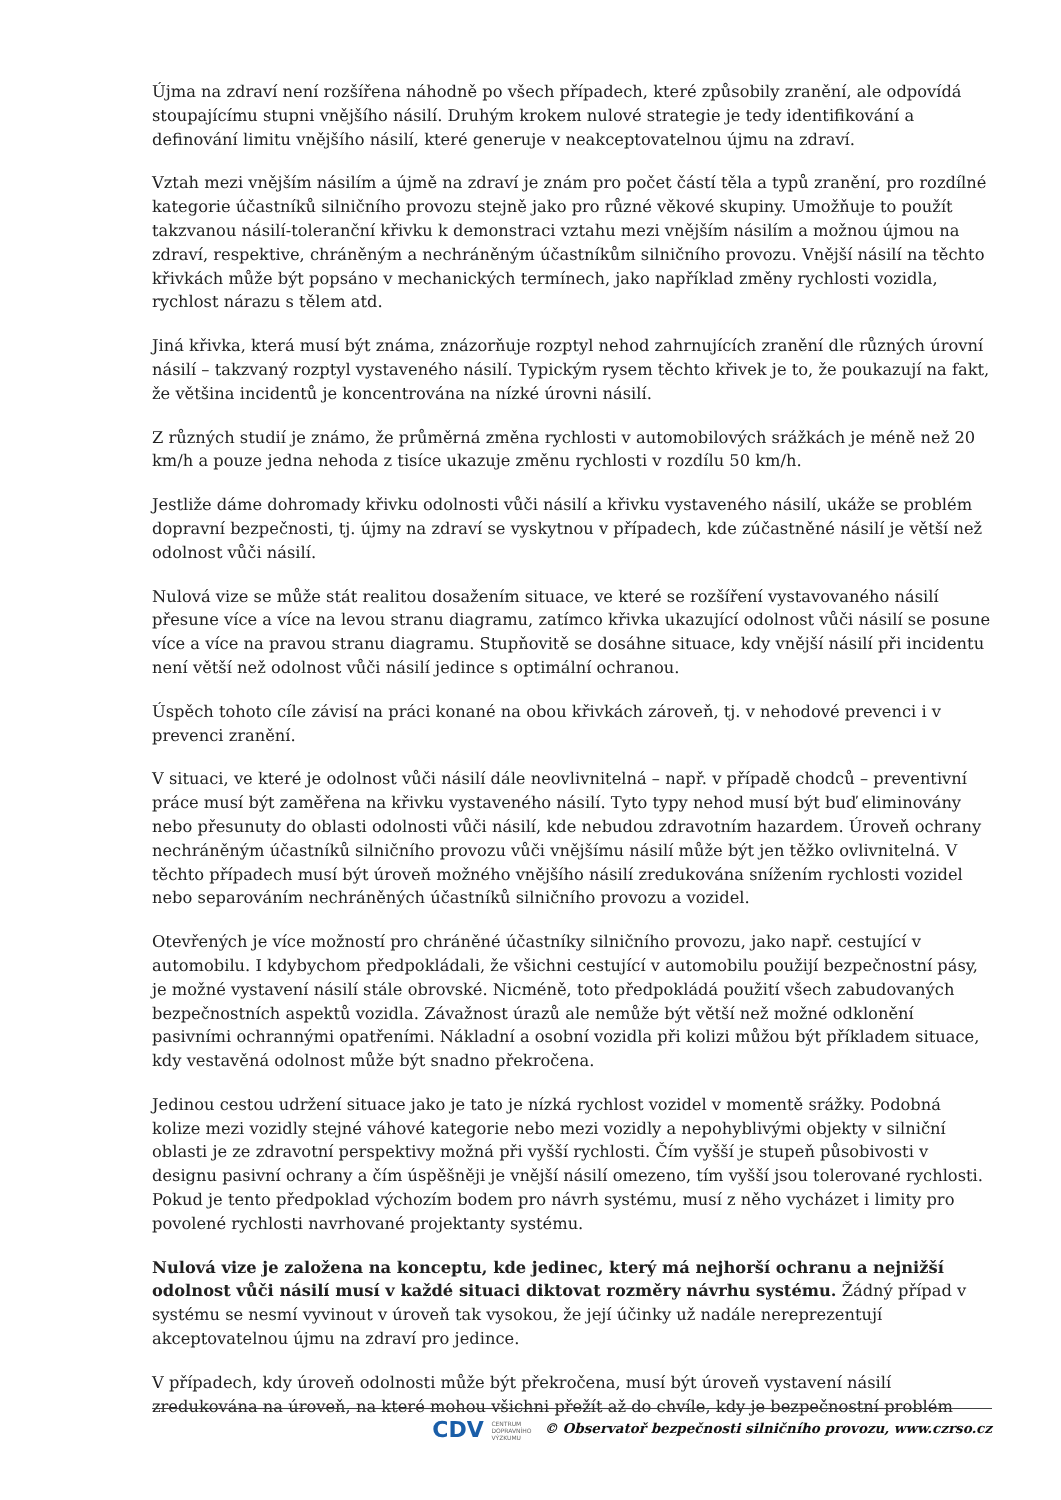Újma na zdraví není rozšířena náhodně po všech případech, které způsobily zranění, ale odpovídá stoupajícímu stupni vnějšího násilí. Druhým krokem nulové strategie je tedy identifikování a definování limitu vnějšího násilí, které generuje v neakceptovatelnou újmu na zdraví.
Vztah mezi vnějším násilím a újmě na zdraví je znám pro počet částí těla a typů zranění, pro rozdílné kategorie účastníků silničního provozu stejně jako pro různé věkové skupiny. Umožňuje to použít takzvanou násilí-toleranční křivku k demonstraci vztahu mezi vnějším násilím a možnou újmou na zdraví, respektive, chráněným a nechráněným účastníkům silničního provozu. Vnější násilí na těchto křivkách může být popsáno v mechanických termínech, jako například změny rychlosti vozidla, rychlost nárazu s tělem atd.
Jiná křivka, která musí být známa, znázorňuje rozptyl nehod zahrnujících zranění dle různých úrovní násilí – takzvaný rozptyl vystaveného násilí. Typickým rysem těchto křivek je to, že poukazují na fakt, že většina incidentů je koncentrována na nízké úrovni násilí.
Z různých studií je známo, že průměrná změna rychlosti v automobilových srážkách je méně než 20 km/h a pouze jedna nehoda z tisíce ukazuje změnu rychlosti v rozdílu 50 km/h.
Jestliže dáme dohromady křivku odolnosti vůči násilí a křivku vystaveného násilí, ukáže se problém dopravní bezpečnosti, tj. újmy na zdraví se vyskytnou v případech, kde zúčastněné násilí je větší než odolnost vůči násilí.
Nulová vize se může stát realitou dosažením situace, ve které se rozšíření vystavovaného násilí přesune více a více na levou stranu diagramu, zatímco křivka ukazující odolnost vůči násilí se posune více a více na pravou stranu diagramu. Stupňovitě se dosáhne situace, kdy vnější násilí při incidentu není větší než odolnost vůči násilí jedince s optimální ochranou.
Úspěch tohoto cíle závisí na práci konané na obou křivkách zároveň, tj. v nehodové prevenci i v prevenci zranění.
V situaci, ve které je odolnost vůči násilí dále neovlivnitelná – např. v případě chodců – preventivní práce musí být zaměřena na křivku vystaveného násilí. Tyto typy nehod musí být buď eliminovány nebo přesunuty do oblasti odolnosti vůči násilí, kde nebudou zdravotním hazardem. Úroveň ochrany nechráněným účastníků silničního provozu vůči vnějšímu násilí může být jen těžko ovlivnitelná. V těchto případech musí být úroveň možného vnějšího násilí zredukována snížením rychlosti vozidel nebo separováním nechráněných účastníků silničního provozu a vozidel.
Otevřených je více možností pro chráněné účastníky silničního provozu, jako např. cestující v automobilu. I kdybychom předpokládali, že všichni cestující v automobilu použijí bezpečnostní pásy, je možné vystavení násilí stále obrovské. Nicméně, toto předpokládá použití všech zabudovaných bezpečnostních aspektů vozidla. Závažnost úrazů ale nemůže být větší než možné odklonění pasivními ochrannými opatřeními. Nákladní a osobní vozidla při kolizi můžou být příkladem situace, kdy vestavěná odolnost může být snadno překročena.
Jedinou cestou udržení situace jako je tato je nízká rychlost vozidel v momentě srážky. Podobná kolize mezi vozidly stejné váhové kategorie nebo mezi vozidly a nepohyblivými objekty v silniční oblasti je ze zdravotní perspektivy možná při vyšší rychlosti. Čím vyšší je stupeň působivosti v designu pasivní ochrany a čím úspěšněji je vnější násilí omezeno, tím vyšší jsou tolerované rychlosti. Pokud je tento předpoklad výchozím bodem pro návrh systému, musí z něho vycházet i limity pro povolené rychlosti navrhované projektanty systému.
Nulová vize je založena na konceptu, kde jedinec, který má nejhorší ochranu a nejnižší odolnost vůči násilí musí v každé situaci diktovat rozměry návrhu systému. Žádný případ v systému se nesmí vyvinout v úroveň tak vysokou, že její účinky už nadále nereprezentují akceptovatelnou újmu na zdraví pro jedince.
V případech, kdy úroveň odolnosti může být překročena, musí být úroveň vystavení násilí zredukována na úroveň, na které mohou všichni přežít až do chvíle, kdy je bezpečnostní problém
CDV CENTRUM
DOPRAVNÍHO
VÝZKUMU © Observatoř bezpečnosti silničního provozu, www.czrso.cz